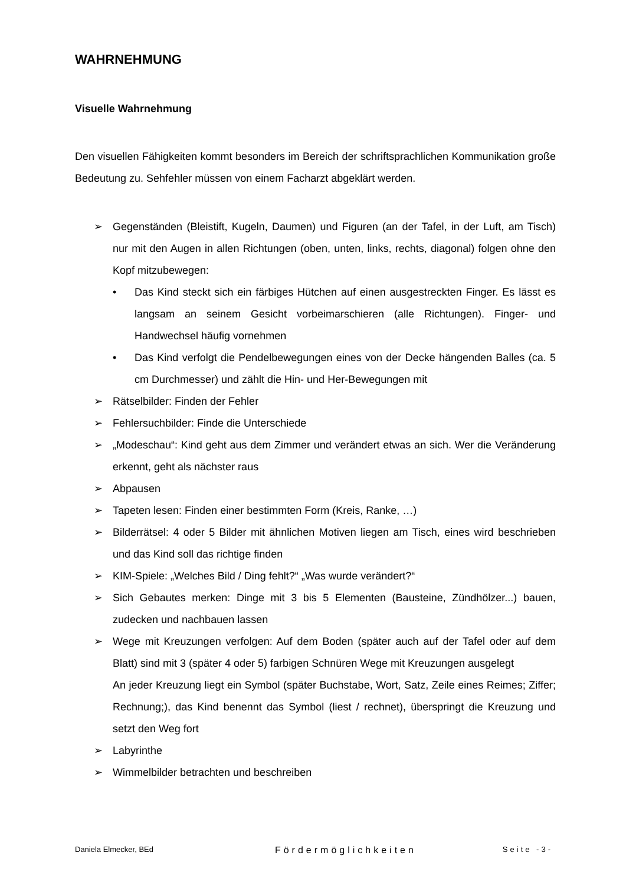WAHRNEHMUNG
Visuelle Wahrnehmung
Den visuellen Fähigkeiten kommt besonders im Bereich der schriftsprachlichen Kommunikation große Bedeutung zu. Sehfehler müssen von einem Facharzt abgeklärt werden.
➢ Gegenständen (Bleistift, Kugeln, Daumen) und Figuren (an der Tafel, in der Luft, am Tisch) nur mit den Augen in allen Richtungen (oben, unten, links, rechts, diagonal) folgen ohne den Kopf mitzubewegen:
• Das Kind steckt sich ein färbiges Hütchen auf einen ausgestreckten Finger. Es lässt es langsam an seinem Gesicht vorbeimarschieren (alle Richtungen). Finger- und Handwechsel häufig vornehmen
• Das Kind verfolgt die Pendelbewegungen eines von der Decke hängenden Balles (ca. 5 cm Durchmesser) und zählt die Hin- und Her-Bewegungen mit
➢ Rätselbilder: Finden der Fehler
➢ Fehlersuchbilder: Finde die Unterschiede
➢ „Modeschau“: Kind geht aus dem Zimmer und verändert etwas an sich. Wer die Veränderung erkennt, geht als nächster raus
➢ Abpausen
➢ Tapeten lesen: Finden einer bestimmten Form (Kreis, Ranke, …)
➢ Bilderrätsel: 4 oder 5 Bilder mit ähnlichen Motiven liegen am Tisch, eines wird beschrieben und das Kind soll das richtige finden
➢ KIM-Spiele: „Welches Bild / Ding fehlt?“ „Was wurde verändert?“
➢ Sich Gebautes merken: Dinge mit 3 bis 5 Elementen (Bausteine, Zündhölzer...) bauen, zudecken und nachbauen lassen
➢ Wege mit Kreuzungen verfolgen: Auf dem Boden (später auch auf der Tafel oder auf dem Blatt) sind mit 3 (später 4 oder 5) farbigen Schnüren Wege mit Kreuzungen ausgelegt
An jeder Kreuzung liegt ein Symbol (später Buchstabe, Wort, Satz, Zeile eines Reimes; Ziffer; Rechnung;), das Kind benennt das Symbol (liest / rechnet), überspringt die Kreuzung und setzt den Weg fort
➢ Labyrinthe
➢ Wimmelbilder betrachten und beschreiben
Daniela Elmecker, BEd Fördermöglichkeiten Seite -3-